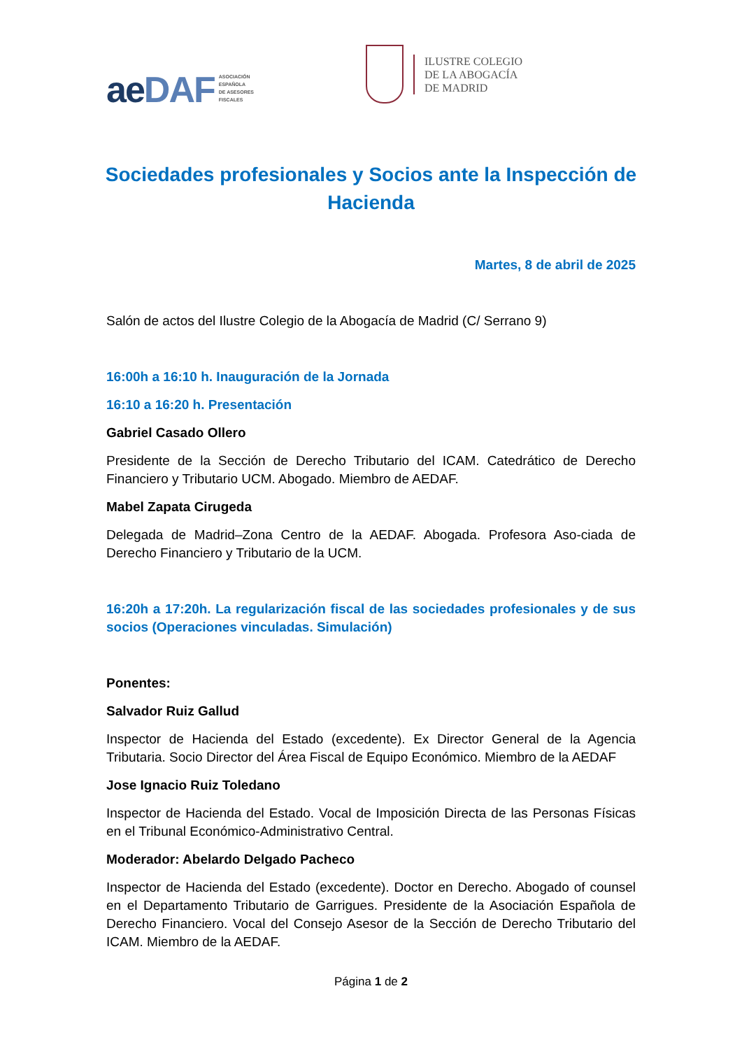aeDAF ASOCIACIÓN
ESPAÑOLA
DE ASESORES
FISCALES
ILUSTRE COLEGIO
DE LA ABOGACÍA
DE MADRID
Sociedades profesionales y Socios ante la Inspección de Hacienda
Martes, 8 de abril de 2025
Salón de actos del Ilustre Colegio de la Abogacía de Madrid (C/ Serrano 9)
16:00h a 16:10 h. Inauguración de la Jornada
16:10 a 16:20 h. Presentación
Gabriel Casado Ollero
Presidente de la Sección de Derecho Tributario del ICAM. Catedrático de Derecho Financiero y Tributario UCM. Abogado. Miembro de AEDAF.
Mabel Zapata Cirugeda
Delegada de Madrid–Zona Centro de la AEDAF. Abogada. Profesora Aso-ciada de Derecho Financiero y Tributario de la UCM.
16:20h a 17:20h. La regularización fiscal de las sociedades profesionales y de sus socios (Operaciones vinculadas. Simulación)
Ponentes:
Salvador Ruiz Gallud
Inspector de Hacienda del Estado (excedente). Ex Director General de la Agencia Tributaria. Socio Director del Área Fiscal de Equipo Económico. Miembro de la AEDAF
Jose Ignacio Ruiz Toledano
Inspector de Hacienda del Estado. Vocal de Imposición Directa de las Personas Físicas en el Tribunal Económico-Administrativo Central.
Moderador: Abelardo Delgado Pacheco
Inspector de Hacienda del Estado (excedente). Doctor en Derecho. Abogado of counsel en el Departamento Tributario de Garrigues. Presidente de la Asociación Española de Derecho Financiero. Vocal del Consejo Asesor de la Sección de Derecho Tributario del ICAM. Miembro de la AEDAF.
Página 1 de 2